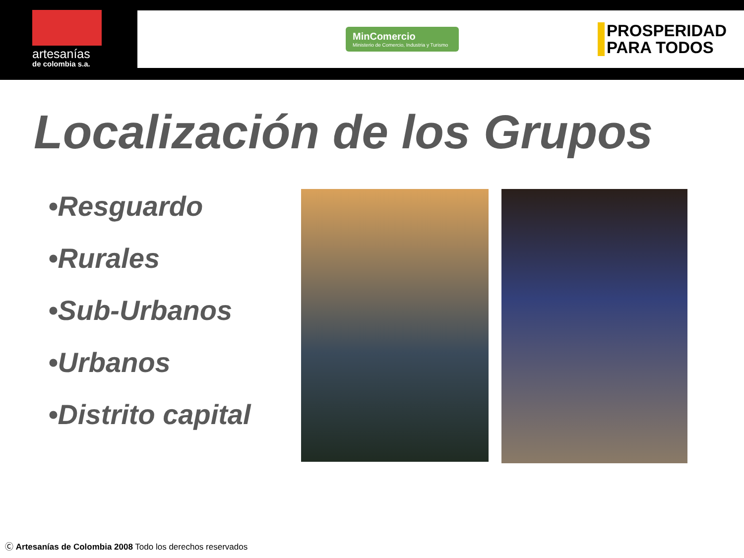artesanías
de colombia s.a.
MinComercio
Ministerio de Comercio, Industria y Turismo
PROSPERIDAD
PARA TODOS
Localización de los Grupos
•Resguardo
•Rurales
•Sub-Urbanos
•Urbanos
•Distrito capital
Ⓒ Artesanías de Colombia 2008 Todo los derechos reservados